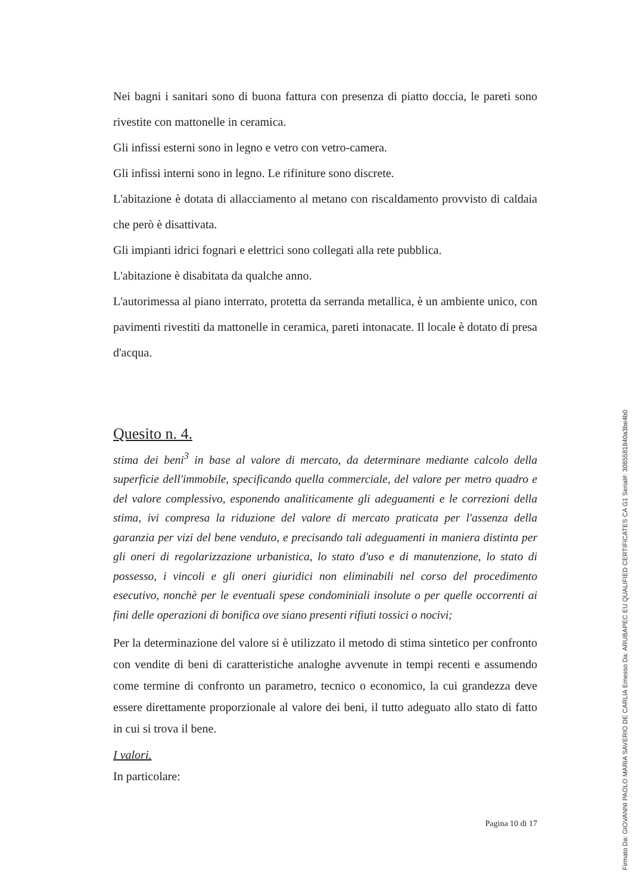Nei bagni i sanitari sono di buona fattura con presenza di piatto doccia, le pareti sono rivestite con mattonelle in ceramica.
Gli infissi esterni sono in legno e vetro con vetro-camera.
Gli infissi interni sono in legno. Le rifiniture sono discrete.
L'abitazione è dotata di allacciamento al metano con riscaldamento provvisto di caldaia che però è disattivata.
Gli impianti idrici fognari e elettrici sono collegati alla rete pubblica.
L'abitazione è disabitata da qualche anno.
L'autorimessa al piano interrato, protetta da serranda metallica, è un ambiente unico, con pavimenti rivestiti da mattonelle in ceramica, pareti intonacate. Il locale è dotato di presa d'acqua.
Quesito n. 4.
stima dei beni<sup>3</sup> in base al valore di mercato, da determinare mediante calcolo della superficie dell'immobile, specificando quella commerciale, del valore per metro quadro e del valore complessivo, esponendo analiticamente gli adeguamenti e le correzioni della stima, ivi compresa la riduzione del valore di mercato praticata per l'assenza della garanzia per vizi del bene venduto, e precisando tali adeguamenti in maniera distinta per gli oneri di regolarizzazione urbanistica, lo stato d'uso e di manutenzione, lo stato di possesso, i vincoli e gli oneri giuridici non eliminabili nel corso del procedimento esecutivo, nonchè per le eventuali spese condominiali insolute o per quelle occorrenti ai fini delle operazioni di bonifica ove siano presenti rifiuti tossici o nocivi;
Per la determinazione del valore si è utilizzato il metodo di stima sintetico per confronto con vendite di beni di caratteristiche analoghe avvenute in tempi recenti e assumendo come termine di confronto un parametro, tecnico o economico, la cui grandezza deve essere direttamente proporzionale al valore dei beni, il tutto adeguato allo stato di fatto in cui si trova il bene.
I valori.
In particolare:
Pagina 10 di 17
Firmato Da: GIOVANNI PAOLO MARIA SAVERIO DE CARLIA Emesso Da: ARUBAPEC EU QUALIFIED CERTIFICATES CA G1 Serial#: 3085581840a3be4b0